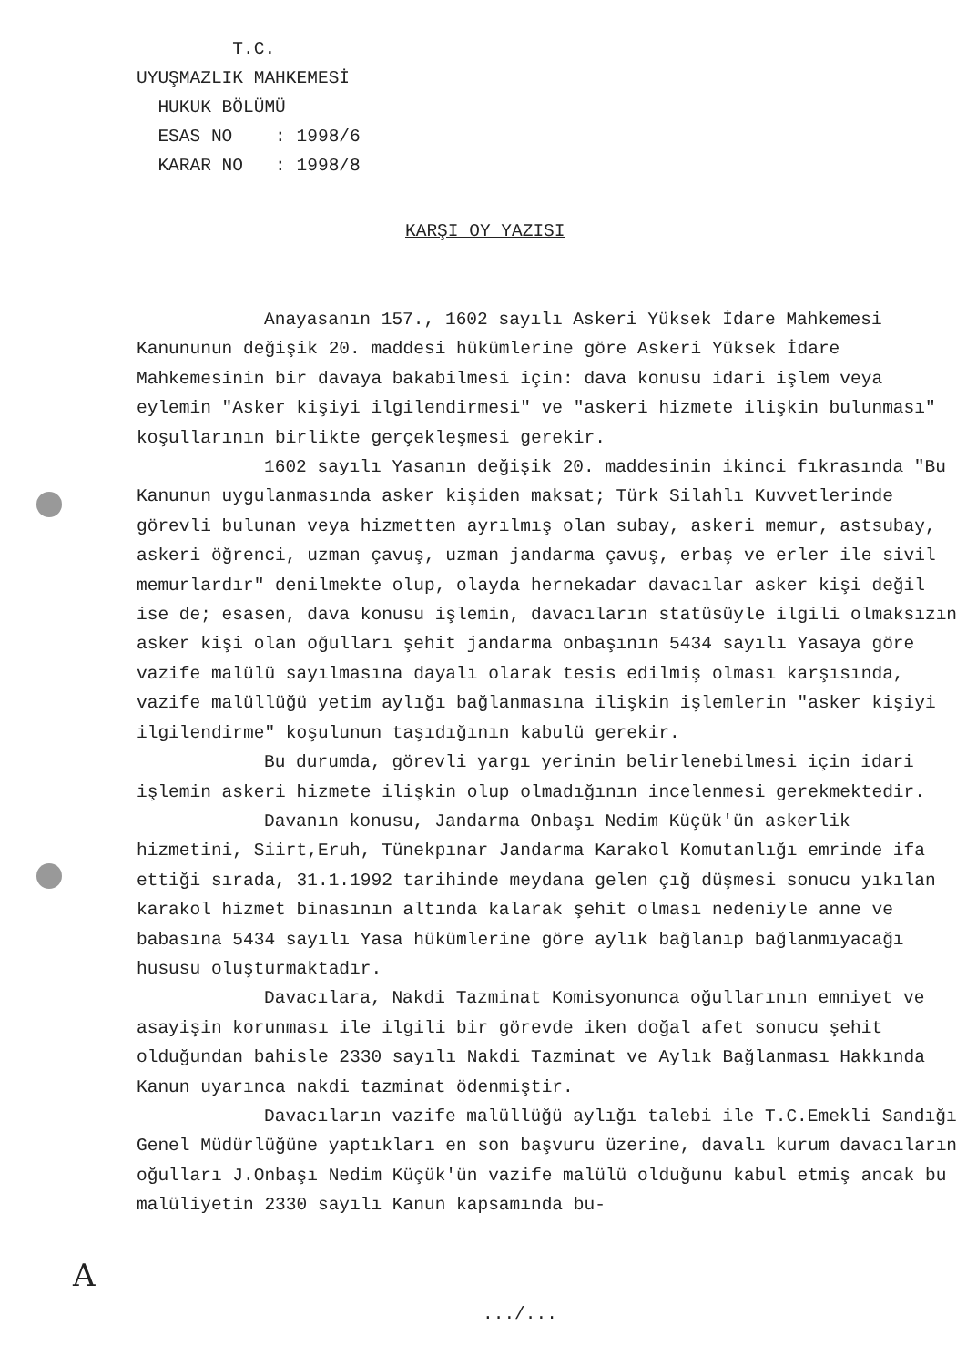T.C.
UYUŞMAZLIK MAHKEMESİ
HUKUK BÖLÜMÜ
ESAS NO : 1998/6
KARAR NO : 1998/8
KARŞI OY YAZISI
Anayasanın 157., 1602 sayılı Askeri Yüksek İdare Mahkemesi Kanununun değişik 20. maddesi hükümlerine göre Askeri Yüksek İdare Mahkemesinin bir davaya bakabilmesi için: dava konusu idari işlem veya eylemin "Asker kişiyi ilgilendirmesi" ve "askeri hizmete ilişkin bulunması" koşullarının birlikte gerçekleşmesi gerekir.
1602 sayılı Yasanın değişik 20. maddesinin ikinci fıkrasında "Bu Kanunun uygulanmasında asker kişiden maksat; Türk Silahlı Kuvvetlerinde görevli bulunan veya hizmetten ayrılmış olan subay, askeri memur, astsubay, askeri öğrenci, uzman çavuş, uzman jandarma çavuş, erbaş ve erler ile sivil memurlardır" denilmekte olup, olayda hernekadar davacılar asker kişi değil ise de; esasen, dava konusu işlemin, davacıların statüsüyle ilgili olmaksızın asker kişi olan oğulları şehit jandarma onbaşının 5434 sayılı Yasaya göre vazife malülü sayılmasına dayalı olarak tesis edilmiş olması karşısında, vazife malüllüğü yetim aylığı bağlanmasına ilişkin işlemlerin "asker kişiyi ilgilendirme" koşulunun taşıdığının kabulü gerekir.
Bu durumda, görevli yargı yerinin belirlenebilmesi için idari işlemin askeri hizmete ilişkin olup olmadığının incelenmesi gerekmektedir.
Davanın konusu, Jandarma Onbaşı Nedim Küçük'ün askerlik hizmetini, Siirt,Eruh, Tünekpınar Jandarma Karakol Komutanlığı emrinde ifa ettiği sırada, 31.1.1992 tarihinde meydana gelen çığ düşmesi sonucu yıkılan karakol hizmet binasının altında kalarak şehit olması nedeniyle anne ve babasına 5434 sayılı Yasa hükümlerine göre aylık bağlanıp bağlanmıyacağı hususu oluşturmaktadır.
Davacılara, Nakdi Tazminat Komisyonunca oğullarının emniyet ve asayişin korunması ile ilgili bir görevde iken doğal afet sonucu şehit olduğundan bahisle 2330 sayılı Nakdi Tazminat ve Aylık Bağlanması Hakkında Kanun uyarınca nakdi tazminat ödenmiştir.
Davacıların vazife malüllüğü aylığı talebi ile T.C.Emekli Sandığı Genel Müdürlüğüne yaptıkları en son başvuru üzerine, davalı kurum davacıların oğulları J.Onbaşı Nedim Küçük'ün vazife malülü olduğunu kabul etmiş ancak bu malüliyetin 2330 sayılı Kanun kapsamında bu-
A
.../...